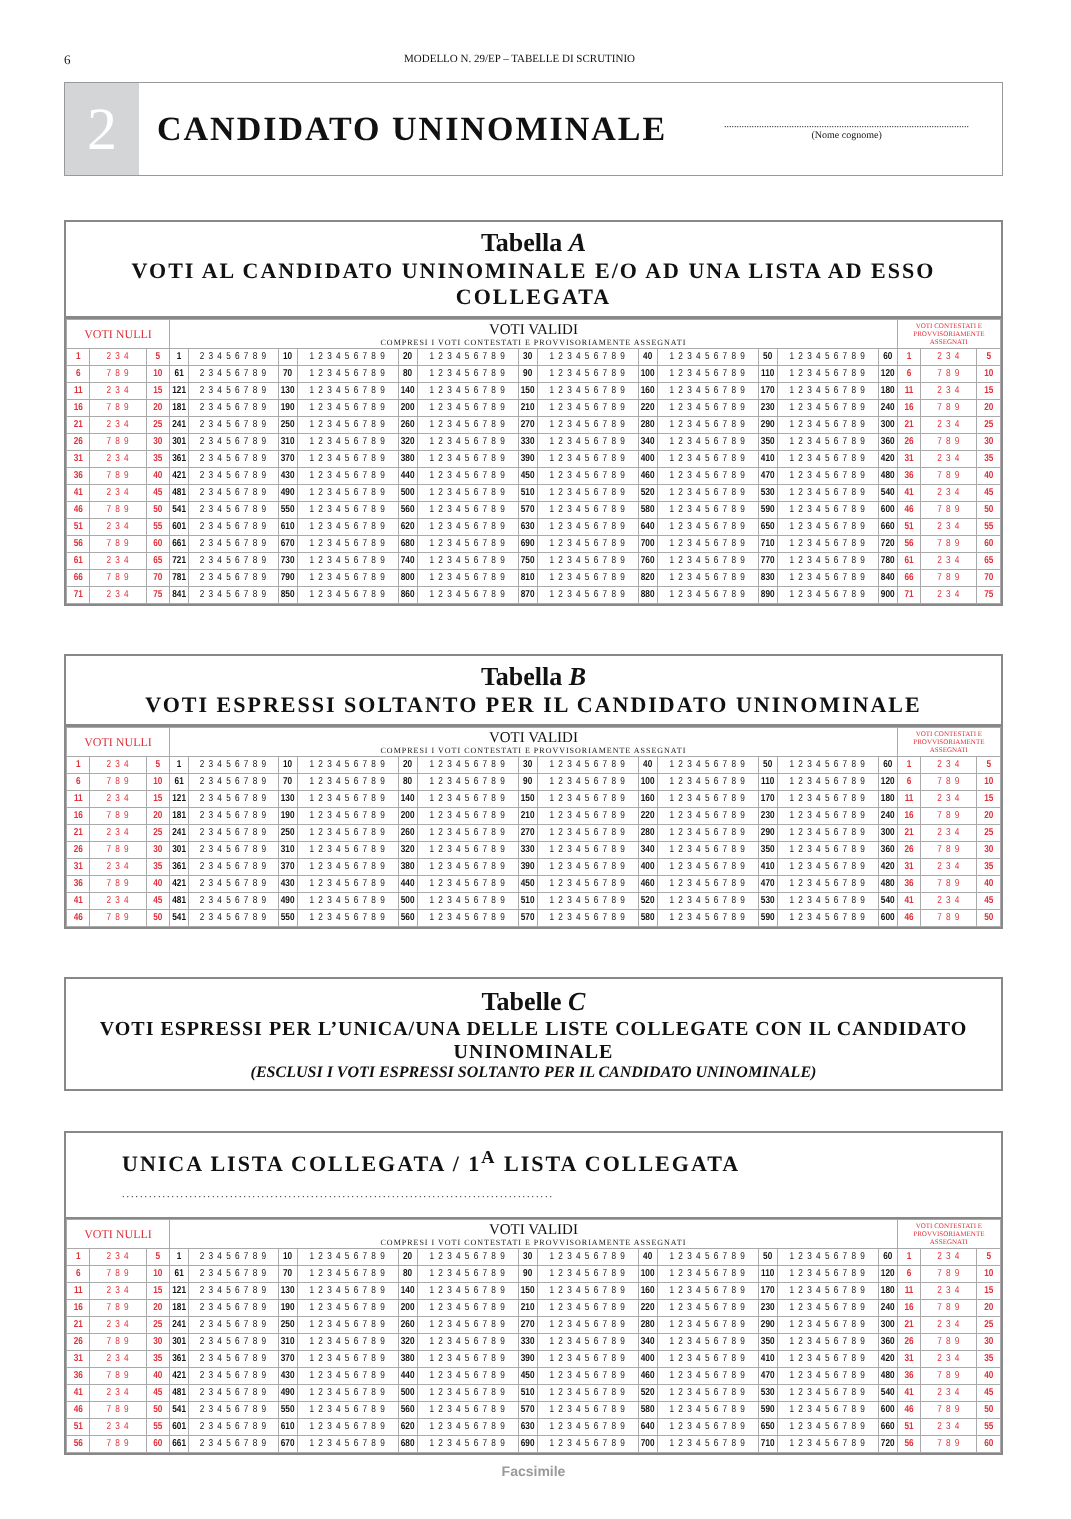6
MODELLO N. 29/EP – TABELLE DI SCRUTINIO
2
CANDIDATO UNINOMINALE
..................................................................................................
(Nome cognome)
Tabella A
VOTI AL CANDIDATO UNINOMINALE E/O AD UNA LISTA AD ESSO COLLEGATA
| VOTI NULLI | | | VOTI VALIDI COMPRESI I VOTI CONTESTATI E PROVVISORIAMENTE ASSEGNATI | | | | | | | | | | | | | VOTI CONTESTATI E PROVVISORIAMENTE ASSEGNATI | | |
| --- | --- | --- | --- | --- | --- | --- | --- | --- | --- | --- | --- | --- | --- | --- | --- | --- | --- | --- |
| 1 | 2 3 4 | 5 | 1 | 2 3 4 5 6 7 8 9 | 10 | 1 2 3 4 5 6 7 8 9 | 20 | 1 2 3 4 5 6 7 8 9 | 30 | 1 2 3 4 5 6 7 8 9 | 40 | 1 2 3 4 5 6 7 8 9 | 50 | 1 2 3 4 5 6 7 8 9 | 60 | 1 | 2 3 4 | 5 |
| 6 | 7 8 9 | 10 | 61 | 2 3 4 5 6 7 8 9 | 70 | 1 2 3 4 5 6 7 8 9 | 80 | 1 2 3 4 5 6 7 8 9 | 90 | 1 2 3 4 5 6 7 8 9 | 100 | 1 2 3 4 5 6 7 8 9 | 110 | 1 2 3 4 5 6 7 8 9 | 120 | 6 | 7 8 9 | 10 |
| 11 | 2 3 4 | 15 | 121 | 2 3 4 5 6 7 8 9 | 130 | 1 2 3 4 5 6 7 8 9 | 140 | 1 2 3 4 5 6 7 8 9 | 150 | 1 2 3 4 5 6 7 8 9 | 160 | 1 2 3 4 5 6 7 8 9 | 170 | 1 2 3 4 5 6 7 8 9 | 180 | 11 | 2 3 4 | 15 |
| 16 | 7 8 9 | 20 | 181 | 2 3 4 5 6 7 8 9 | 190 | 1 2 3 4 5 6 7 8 9 | 200 | 1 2 3 4 5 6 7 8 9 | 210 | 1 2 3 4 5 6 7 8 9 | 220 | 1 2 3 4 5 6 7 8 9 | 230 | 1 2 3 4 5 6 7 8 9 | 240 | 16 | 7 8 9 | 20 |
| 21 | 2 3 4 | 25 | 241 | 2 3 4 5 6 7 8 9 | 250 | 1 2 3 4 5 6 7 8 9 | 260 | 1 2 3 4 5 6 7 8 9 | 270 | 1 2 3 4 5 6 7 8 9 | 280 | 1 2 3 4 5 6 7 8 9 | 290 | 1 2 3 4 5 6 7 8 9 | 300 | 21 | 2 3 4 | 25 |
| 26 | 7 8 9 | 30 | 301 | 2 3 4 5 6 7 8 9 | 310 | 1 2 3 4 5 6 7 8 9 | 320 | 1 2 3 4 5 6 7 8 9 | 330 | 1 2 3 4 5 6 7 8 9 | 340 | 1 2 3 4 5 6 7 8 9 | 350 | 1 2 3 4 5 6 7 8 9 | 360 | 26 | 7 8 9 | 30 |
| 31 | 2 3 4 | 35 | 361 | 2 3 4 5 6 7 8 9 | 370 | 1 2 3 4 5 6 7 8 9 | 380 | 1 2 3 4 5 6 7 8 9 | 390 | 1 2 3 4 5 6 7 8 9 | 400 | 1 2 3 4 5 6 7 8 9 | 410 | 1 2 3 4 5 6 7 8 9 | 420 | 31 | 2 3 4 | 35 |
| 36 | 7 8 9 | 40 | 421 | 2 3 4 5 6 7 8 9 | 430 | 1 2 3 4 5 6 7 8 9 | 440 | 1 2 3 4 5 6 7 8 9 | 450 | 1 2 3 4 5 6 7 8 9 | 460 | 1 2 3 4 5 6 7 8 9 | 470 | 1 2 3 4 5 6 7 8 9 | 480 | 36 | 7 8 9 | 40 |
| 41 | 2 3 4 | 45 | 481 | 2 3 4 5 6 7 8 9 | 490 | 1 2 3 4 5 6 7 8 9 | 500 | 1 2 3 4 5 6 7 8 9 | 510 | 1 2 3 4 5 6 7 8 9 | 520 | 1 2 3 4 5 6 7 8 9 | 530 | 1 2 3 4 5 6 7 8 9 | 540 | 41 | 2 3 4 | 45 |
| 46 | 7 8 9 | 50 | 541 | 2 3 4 5 6 7 8 9 | 550 | 1 2 3 4 5 6 7 8 9 | 560 | 1 2 3 4 5 6 7 8 9 | 570 | 1 2 3 4 5 6 7 8 9 | 580 | 1 2 3 4 5 6 7 8 9 | 590 | 1 2 3 4 5 6 7 8 9 | 600 | 46 | 7 8 9 | 50 |
| 51 | 2 3 4 | 55 | 601 | 2 3 4 5 6 7 8 9 | 610 | 1 2 3 4 5 6 7 8 9 | 620 | 1 2 3 4 5 6 7 8 9 | 630 | 1 2 3 4 5 6 7 8 9 | 640 | 1 2 3 4 5 6 7 8 9 | 650 | 1 2 3 4 5 6 7 8 9 | 660 | 51 | 2 3 4 | 55 |
| 56 | 7 8 9 | 60 | 661 | 2 3 4 5 6 7 8 9 | 670 | 1 2 3 4 5 6 7 8 9 | 680 | 1 2 3 4 5 6 7 8 9 | 690 | 1 2 3 4 5 6 7 8 9 | 700 | 1 2 3 4 5 6 7 8 9 | 710 | 1 2 3 4 5 6 7 8 9 | 720 | 56 | 7 8 9 | 60 |
| 61 | 2 3 4 | 65 | 721 | 2 3 4 5 6 7 8 9 | 730 | 1 2 3 4 5 6 7 8 9 | 740 | 1 2 3 4 5 6 7 8 9 | 750 | 1 2 3 4 5 6 7 8 9 | 760 | 1 2 3 4 5 6 7 8 9 | 770 | 1 2 3 4 5 6 7 8 9 | 780 | 61 | 2 3 4 | 65 |
| 66 | 7 8 9 | 70 | 781 | 2 3 4 5 6 7 8 9 | 790 | 1 2 3 4 5 6 7 8 9 | 800 | 1 2 3 4 5 6 7 8 9 | 810 | 1 2 3 4 5 6 7 8 9 | 820 | 1 2 3 4 5 6 7 8 9 | 830 | 1 2 3 4 5 6 7 8 9 | 840 | 66 | 7 8 9 | 70 |
| 71 | 2 3 4 | 75 | 841 | 2 3 4 5 6 7 8 9 | 850 | 1 2 3 4 5 6 7 8 9 | 860 | 1 2 3 4 5 6 7 8 9 | 870 | 1 2 3 4 5 6 7 8 9 | 880 | 1 2 3 4 5 6 7 8 9 | 890 | 1 2 3 4 5 6 7 8 9 | 900 | 71 | 2 3 4 | 75 |
Tabella B
VOTI ESPRESSI SOLTANTO PER IL CANDIDATO UNINOMINALE
| VOTI NULLI | | | VOTI VALIDI COMPRESI I VOTI CONTESTATI E PROVVISORIAMENTE ASSEGNATI | | | | | | | | | | | | | VOTI CONTESTATI E PROVVISORIAMENTE ASSEGNATI | | |
| --- | --- | --- | --- | --- | --- | --- | --- | --- | --- | --- | --- | --- | --- | --- | --- | --- | --- | --- |
| 1 | 2 3 4 | 5 | 1 | 2 3 4 5 6 7 8 9 | 10 | 1 2 3 4 5 6 7 8 9 | 20 | 1 2 3 4 5 6 7 8 9 | 30 | 1 2 3 4 5 6 7 8 9 | 40 | 1 2 3 4 5 6 7 8 9 | 50 | 1 2 3 4 5 6 7 8 9 | 60 | 1 | 2 3 4 | 5 |
| 6 | 7 8 9 | 10 | 61 | 2 3 4 5 6 7 8 9 | 70 | 1 2 3 4 5 6 7 8 9 | 80 | 1 2 3 4 5 6 7 8 9 | 90 | 1 2 3 4 5 6 7 8 9 | 100 | 1 2 3 4 5 6 7 8 9 | 110 | 1 2 3 4 5 6 7 8 9 | 120 | 6 | 7 8 9 | 10 |
| 11 | 2 3 4 | 15 | 121 | 2 3 4 5 6 7 8 9 | 130 | 1 2 3 4 5 6 7 8 9 | 140 | 1 2 3 4 5 6 7 8 9 | 150 | 1 2 3 4 5 6 7 8 9 | 160 | 1 2 3 4 5 6 7 8 9 | 170 | 1 2 3 4 5 6 7 8 9 | 180 | 11 | 2 3 4 | 15 |
| 16 | 7 8 9 | 20 | 181 | 2 3 4 5 6 7 8 9 | 190 | 1 2 3 4 5 6 7 8 9 | 200 | 1 2 3 4 5 6 7 8 9 | 210 | 1 2 3 4 5 6 7 8 9 | 220 | 1 2 3 4 5 6 7 8 9 | 230 | 1 2 3 4 5 6 7 8 9 | 240 | 16 | 7 8 9 | 20 |
| 21 | 2 3 4 | 25 | 241 | 2 3 4 5 6 7 8 9 | 250 | 1 2 3 4 5 6 7 8 9 | 260 | 1 2 3 4 5 6 7 8 9 | 270 | 1 2 3 4 5 6 7 8 9 | 280 | 1 2 3 4 5 6 7 8 9 | 290 | 1 2 3 4 5 6 7 8 9 | 300 | 21 | 2 3 4 | 25 |
| 26 | 7 8 9 | 30 | 301 | 2 3 4 5 6 7 8 9 | 310 | 1 2 3 4 5 6 7 8 9 | 320 | 1 2 3 4 5 6 7 8 9 | 330 | 1 2 3 4 5 6 7 8 9 | 340 | 1 2 3 4 5 6 7 8 9 | 350 | 1 2 3 4 5 6 7 8 9 | 360 | 26 | 7 8 9 | 30 |
| 31 | 2 3 4 | 35 | 361 | 2 3 4 5 6 7 8 9 | 370 | 1 2 3 4 5 6 7 8 9 | 380 | 1 2 3 4 5 6 7 8 9 | 390 | 1 2 3 4 5 6 7 8 9 | 400 | 1 2 3 4 5 6 7 8 9 | 410 | 1 2 3 4 5 6 7 8 9 | 420 | 31 | 2 3 4 | 35 |
| 36 | 7 8 9 | 40 | 421 | 2 3 4 5 6 7 8 9 | 430 | 1 2 3 4 5 6 7 8 9 | 440 | 1 2 3 4 5 6 7 8 9 | 450 | 1 2 3 4 5 6 7 8 9 | 460 | 1 2 3 4 5 6 7 8 9 | 470 | 1 2 3 4 5 6 7 8 9 | 480 | 36 | 7 8 9 | 40 |
| 41 | 2 3 4 | 45 | 481 | 2 3 4 5 6 7 8 9 | 490 | 1 2 3 4 5 6 7 8 9 | 500 | 1 2 3 4 5 6 7 8 9 | 510 | 1 2 3 4 5 6 7 8 9 | 520 | 1 2 3 4 5 6 7 8 9 | 530 | 1 2 3 4 5 6 7 8 9 | 540 | 41 | 2 3 4 | 45 |
| 46 | 7 8 9 | 50 | 541 | 2 3 4 5 6 7 8 9 | 550 | 1 2 3 4 5 6 7 8 9 | 560 | 1 2 3 4 5 6 7 8 9 | 570 | 1 2 3 4 5 6 7 8 9 | 580 | 1 2 3 4 5 6 7 8 9 | 590 | 1 2 3 4 5 6 7 8 9 | 600 | 46 | 7 8 9 | 50 |
Tabelle C
VOTI ESPRESSI PER L’UNICA/UNA DELLE LISTE COLLEGATE CON IL CANDIDATO UNINOMINALE
(ESCLUSI I VOTI ESPRESSI SOLTANTO PER IL CANDIDATO UNINOMINALE)
UNICA LISTA COLLEGATA / 1<sup>A</sup> LISTA COLLEGATA ................................................................................................
| VOTI NULLI | | | VOTI VALIDI COMPRESI I VOTI CONTESTATI E PROVVISORIAMENTE ASSEGNATI | | | | | | | | | | | | | VOTI CONTESTATI E PROVVISORIAMENTE ASSEGNATI | | |
| --- | --- | --- | --- | --- | --- | --- | --- | --- | --- | --- | --- | --- | --- | --- | --- | --- | --- | --- |
| 1 | 2 3 4 | 5 | 1 | 2 3 4 5 6 7 8 9 | 10 | 1 2 3 4 5 6 7 8 9 | 20 | 1 2 3 4 5 6 7 8 9 | 30 | 1 2 3 4 5 6 7 8 9 | 40 | 1 2 3 4 5 6 7 8 9 | 50 | 1 2 3 4 5 6 7 8 9 | 60 | 1 | 2 3 4 | 5 |
| 6 | 7 8 9 | 10 | 61 | 2 3 4 5 6 7 8 9 | 70 | 1 2 3 4 5 6 7 8 9 | 80 | 1 2 3 4 5 6 7 8 9 | 90 | 1 2 3 4 5 6 7 8 9 | 100 | 1 2 3 4 5 6 7 8 9 | 110 | 1 2 3 4 5 6 7 8 9 | 120 | 6 | 7 8 9 | 10 |
| 11 | 2 3 4 | 15 | 121 | 2 3 4 5 6 7 8 9 | 130 | 1 2 3 4 5 6 7 8 9 | 140 | 1 2 3 4 5 6 7 8 9 | 150 | 1 2 3 4 5 6 7 8 9 | 160 | 1 2 3 4 5 6 7 8 9 | 170 | 1 2 3 4 5 6 7 8 9 | 180 | 11 | 2 3 4 | 15 |
| 16 | 7 8 9 | 20 | 181 | 2 3 4 5 6 7 8 9 | 190 | 1 2 3 4 5 6 7 8 9 | 200 | 1 2 3 4 5 6 7 8 9 | 210 | 1 2 3 4 5 6 7 8 9 | 220 | 1 2 3 4 5 6 7 8 9 | 230 | 1 2 3 4 5 6 7 8 9 | 240 | 16 | 7 8 9 | 20 |
| 21 | 2 3 4 | 25 | 241 | 2 3 4 5 6 7 8 9 | 250 | 1 2 3 4 5 6 7 8 9 | 260 | 1 2 3 4 5 6 7 8 9 | 270 | 1 2 3 4 5 6 7 8 9 | 280 | 1 2 3 4 5 6 7 8 9 | 290 | 1 2 3 4 5 6 7 8 9 | 300 | 21 | 2 3 4 | 25 |
| 26 | 7 8 9 | 30 | 301 | 2 3 4 5 6 7 8 9 | 310 | 1 2 3 4 5 6 7 8 9 | 320 | 1 2 3 4 5 6 7 8 9 | 330 | 1 2 3 4 5 6 7 8 9 | 340 | 1 2 3 4 5 6 7 8 9 | 350 | 1 2 3 4 5 6 7 8 9 | 360 | 26 | 7 8 9 | 30 |
| 31 | 2 3 4 | 35 | 361 | 2 3 4 5 6 7 8 9 | 370 | 1 2 3 4 5 6 7 8 9 | 380 | 1 2 3 4 5 6 7 8 9 | 390 | 1 2 3 4 5 6 7 8 9 | 400 | 1 2 3 4 5 6 7 8 9 | 410 | 1 2 3 4 5 6 7 8 9 | 420 | 31 | 2 3 4 | 35 |
| 36 | 7 8 9 | 40 | 421 | 2 3 4 5 6 7 8 9 | 430 | 1 2 3 4 5 6 7 8 9 | 440 | 1 2 3 4 5 6 7 8 9 | 450 | 1 2 3 4 5 6 7 8 9 | 460 | 1 2 3 4 5 6 7 8 9 | 470 | 1 2 3 4 5 6 7 8 9 | 480 | 36 | 7 8 9 | 40 |
| 41 | 2 3 4 | 45 | 481 | 2 3 4 5 6 7 8 9 | 490 | 1 2 3 4 5 6 7 8 9 | 500 | 1 2 3 4 5 6 7 8 9 | 510 | 1 2 3 4 5 6 7 8 9 | 520 | 1 2 3 4 5 6 7 8 9 | 530 | 1 2 3 4 5 6 7 8 9 | 540 | 41 | 2 3 4 | 45 |
| 46 | 7 8 9 | 50 | 541 | 2 3 4 5 6 7 8 9 | 550 | 1 2 3 4 5 6 7 8 9 | 560 | 1 2 3 4 5 6 7 8 9 | 570 | 1 2 3 4 5 6 7 8 9 | 580 | 1 2 3 4 5 6 7 8 9 | 590 | 1 2 3 4 5 6 7 8 9 | 600 | 46 | 7 8 9 | 50 |
| 51 | 2 3 4 | 55 | 601 | 2 3 4 5 6 7 8 9 | 610 | 1 2 3 4 5 6 7 8 9 | 620 | 1 2 3 4 5 6 7 8 9 | 630 | 1 2 3 4 5 6 7 8 9 | 640 | 1 2 3 4 5 6 7 8 9 | 650 | 1 2 3 4 5 6 7 8 9 | 660 | 51 | 2 3 4 | 55 |
| 56 | 7 8 9 | 60 | 661 | 2 3 4 5 6 7 8 9 | 670 | 1 2 3 4 5 6 7 8 9 | 680 | 1 2 3 4 5 6 7 8 9 | 690 | 1 2 3 4 5 6 7 8 9 | 700 | 1 2 3 4 5 6 7 8 9 | 710 | 1 2 3 4 5 6 7 8 9 | 720 | 56 | 7 8 9 | 60 |
Facsimile